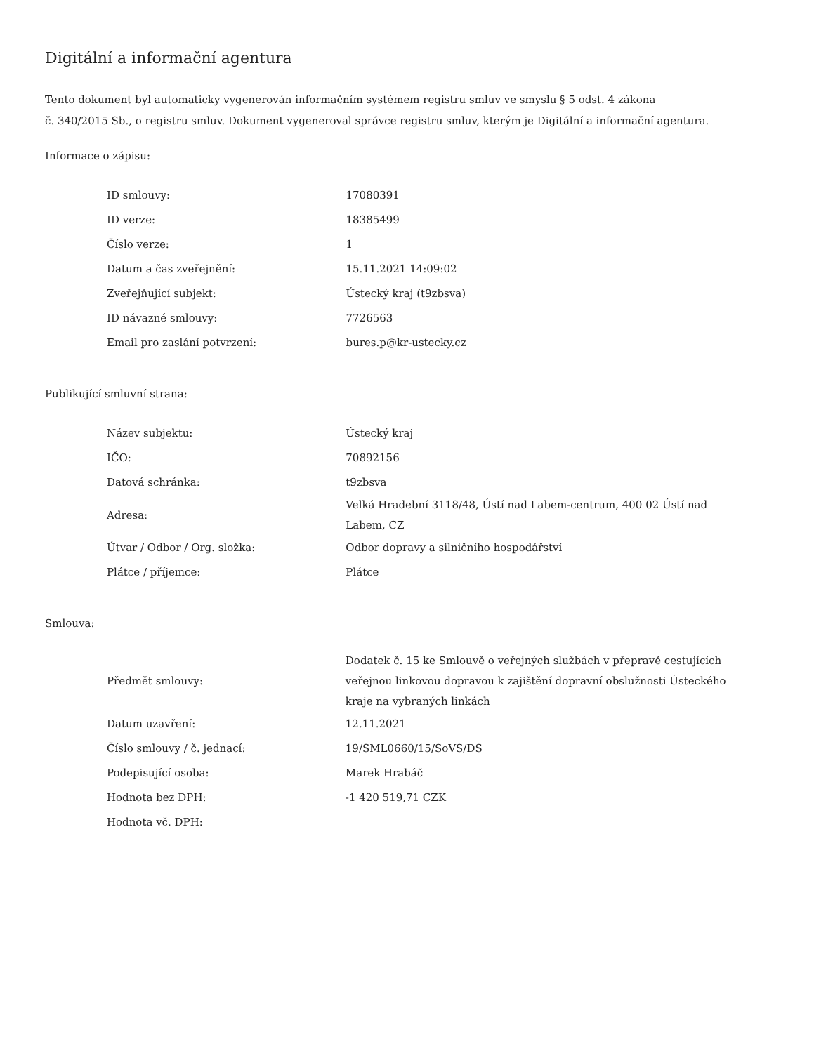Digitální a informační agentura
Tento dokument byl automaticky vygenerován informačním systémem registru smluv ve smyslu § 5 odst. 4 zákona
č. 340/2015 Sb., o registru smluv. Dokument vygeneroval správce registru smluv, kterým je Digitální a informační agentura.
Informace o zápisu:
| ID smlouvy: | 17080391 |
| ID verze: | 18385499 |
| Číslo verze: | 1 |
| Datum a čas zveřejnění: | 15.11.2021 14:09:02 |
| Zveřejňující subjekt: | Ústecký kraj (t9zbsva) |
| ID návazné smlouvy: | 7726563 |
| Email pro zaslání potvrzení: | bures.p@kr-ustecky.cz |
Publikující smluvní strana:
| Název subjektu: | Ústecký kraj |
| IČO: | 70892156 |
| Datová schránka: | t9zbsva |
| Adresa: | Velká Hradební 3118/48, Ústí nad Labem-centrum, 400 02 Ústí nad Labem, CZ |
| Útvar / Odbor / Org. složka: | Odbor dopravy a silničního hospodářství |
| Plátce / příjemce: | Plátce |
Smlouva:
| Předmět smlouvy: | Dodatek č. 15 ke Smlouvě o veřejných službách v přepravě cestujících veřejnou linkovou dopravou k zajištění dopravní obslužnosti Ústeckého kraje na vybraných linkách |
| Datum uzavření: | 12.11.2021 |
| Číslo smlouvy / č. jednací: | 19/SML0660/15/SoVS/DS |
| Podepisující osoba: | Marek Hrabáč |
| Hodnota bez DPH: | -1 420 519,71 CZK |
| Hodnota vč. DPH: | |